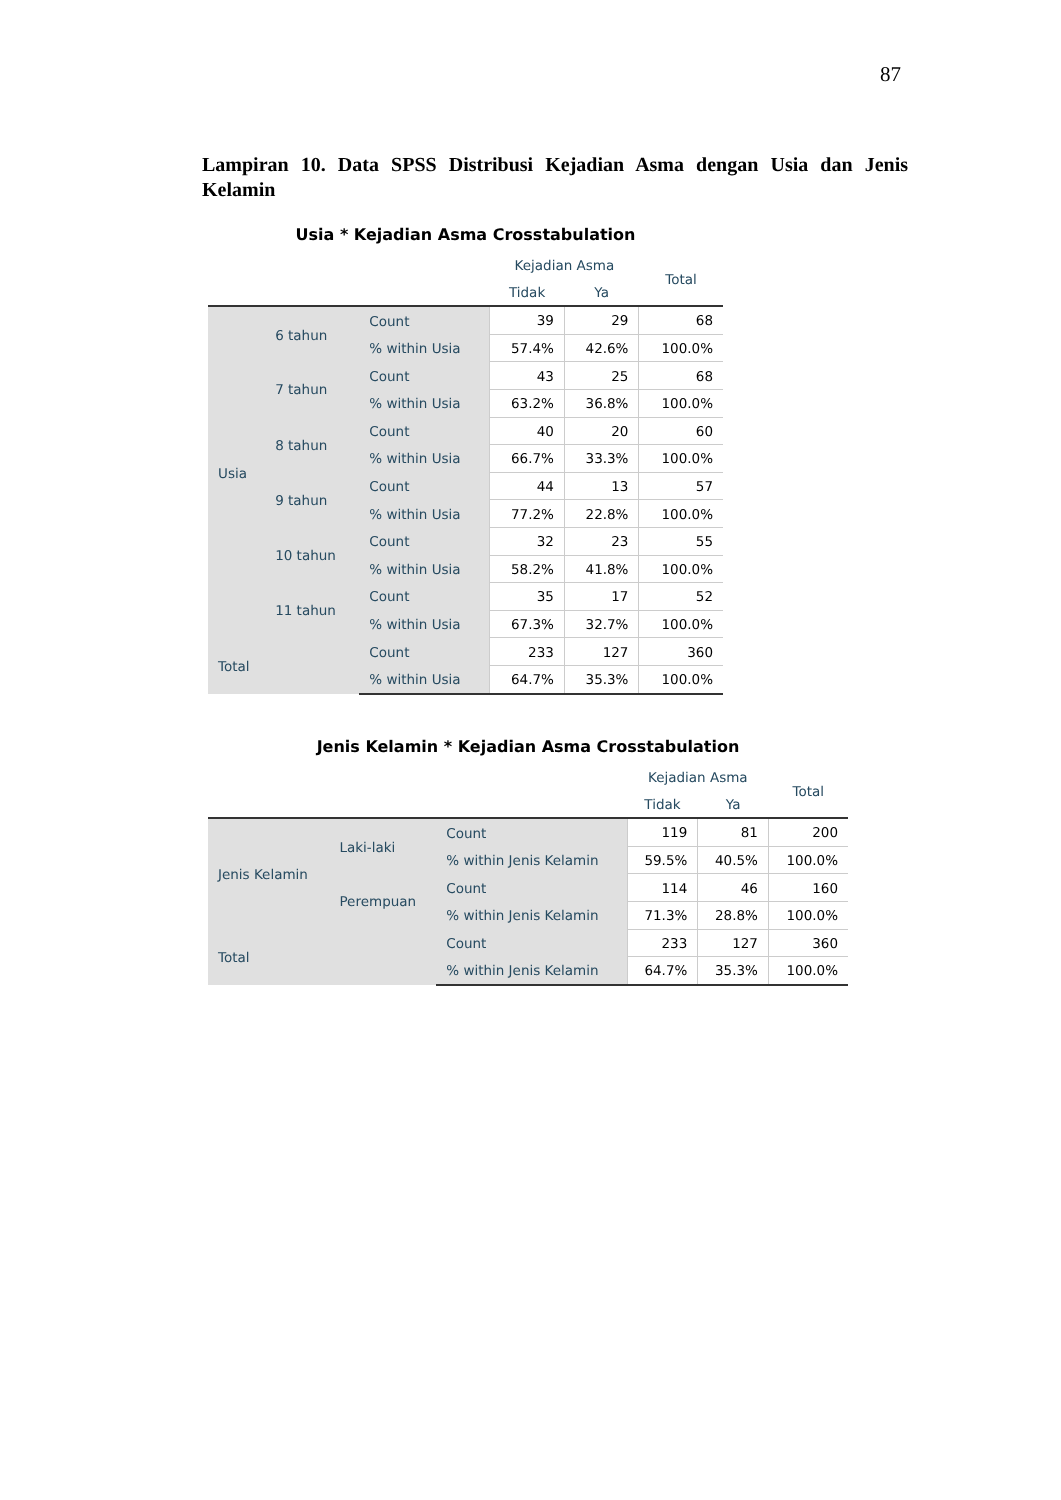87
Lampiran 10. Data SPSS Distribusi Kejadian Asma dengan Usia dan Jenis Kelamin
Usia * Kejadian Asma Crosstabulation
| | | | Kejadian Asma | | Total |
| --- | --- | --- | --- | --- | --- |
| | | | Tidak | Ya | |
| Usia | 6 tahun | Count | 39 | 29 | 68 |
| | | % within Usia | 57.4% | 42.6% | 100.0% |
| | 7 tahun | Count | 43 | 25 | 68 |
| | | % within Usia | 63.2% | 36.8% | 100.0% |
| | 8 tahun | Count | 40 | 20 | 60 |
| | | % within Usia | 66.7% | 33.3% | 100.0% |
| | 9 tahun | Count | 44 | 13 | 57 |
| | | % within Usia | 77.2% | 22.8% | 100.0% |
| | 10 tahun | Count | 32 | 23 | 55 |
| | | % within Usia | 58.2% | 41.8% | 100.0% |
| | 11 tahun | Count | 35 | 17 | 52 |
| | | % within Usia | 67.3% | 32.7% | 100.0% |
| Total | | Count | 233 | 127 | 360 |
| | | % within Usia | 64.7% | 35.3% | 100.0% |
Jenis Kelamin * Kejadian Asma Crosstabulation
| | | | Kejadian Asma | | Total |
| --- | --- | --- | --- | --- | --- |
| | | | Tidak | Ya | |
| Jenis Kelamin | Laki-laki | Count | 119 | 81 | 200 |
| | | % within Jenis Kelamin | 59.5% | 40.5% | 100.0% |
| | Perempuan | Count | 114 | 46 | 160 |
| | | % within Jenis Kelamin | 71.3% | 28.8% | 100.0% |
| Total | | Count | 233 | 127 | 360 |
| | | % within Jenis Kelamin | 64.7% | 35.3% | 100.0% |